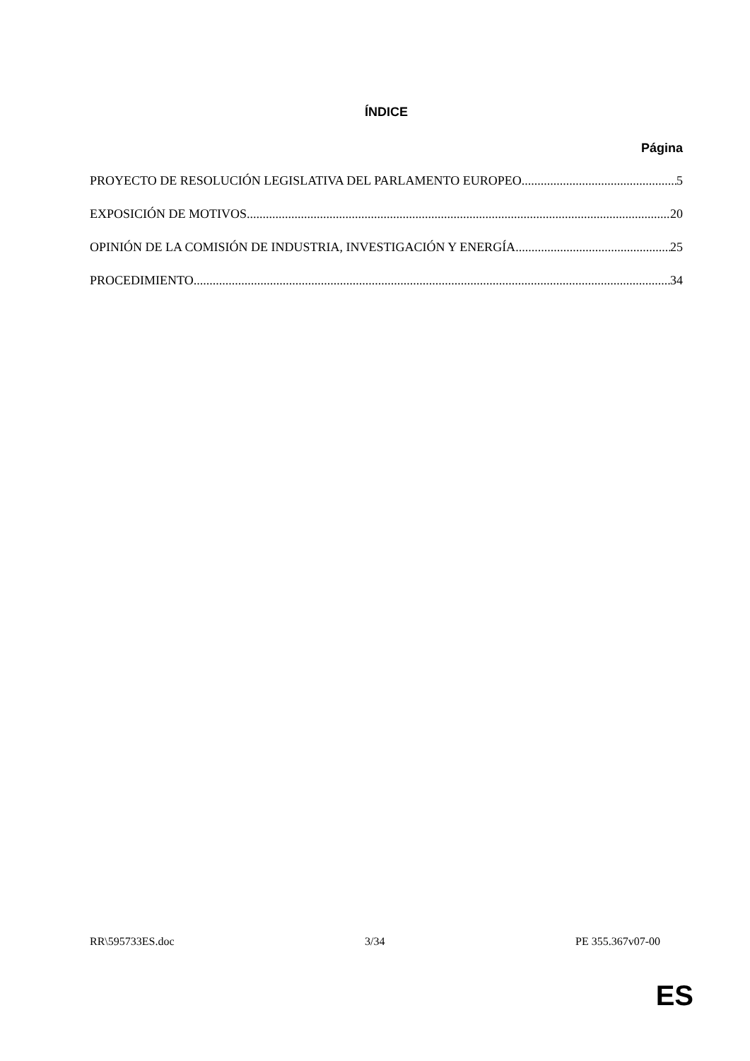ÍNDICE
Página
PROYECTO DE RESOLUCIÓN LEGISLATIVA DEL PARLAMENTO EUROPEO 5
EXPOSICIÓN DE MOTIVOS 20
OPINIÓN DE LA COMISIÓN DE INDUSTRIA, INVESTIGACIÓN Y ENERGÍA 25
PROCEDIMIENTO 34
RR\595733ES.doc 3/34 PE 355.367v07-00
ES